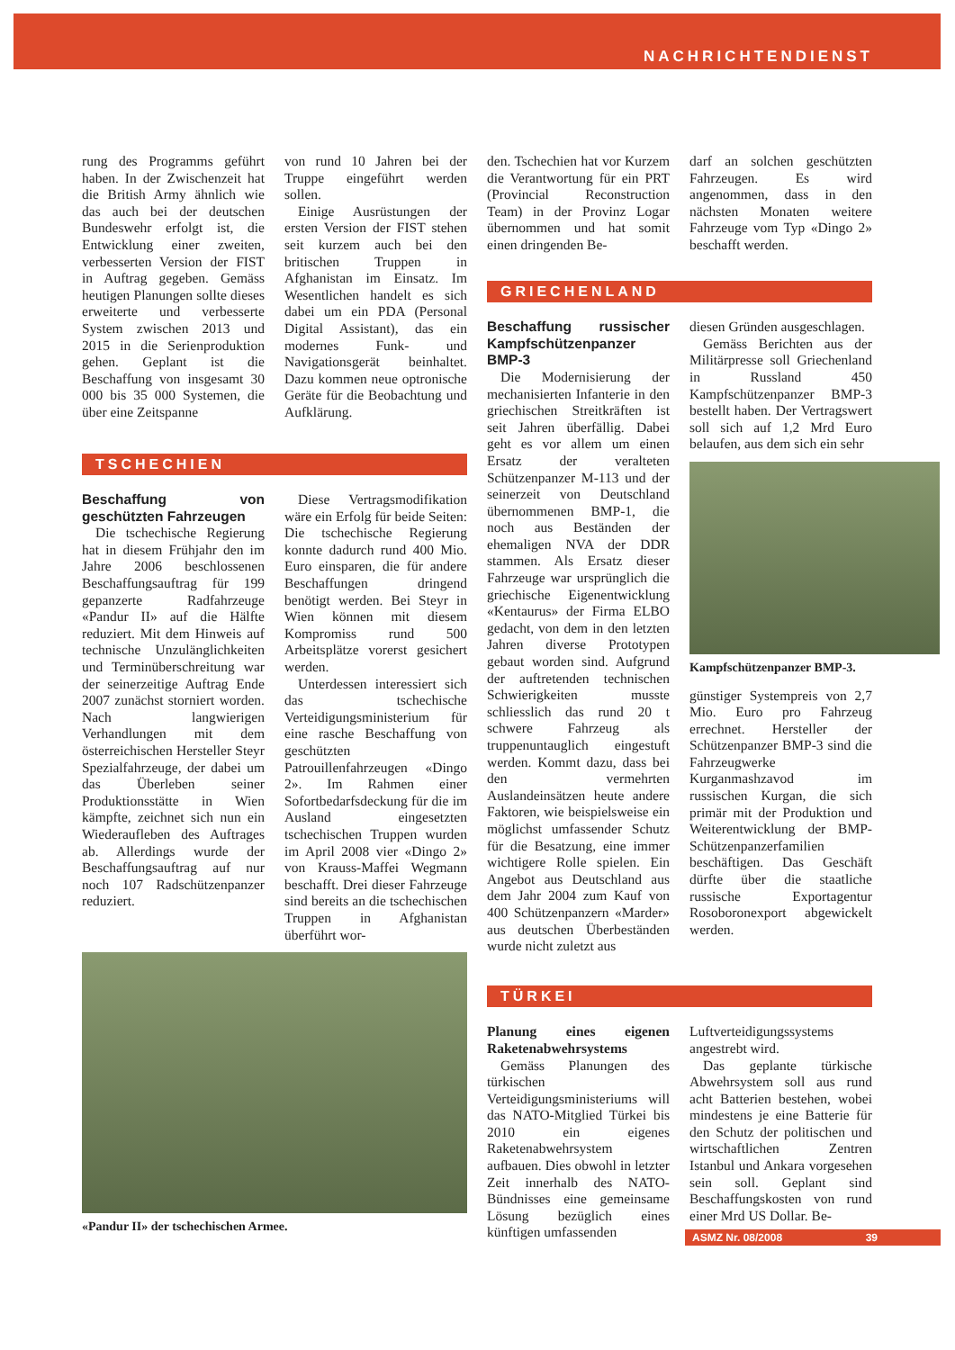NACHRICHTENDIENST
rung des Programms geführt haben. In der Zwischenzeit hat die British Army ähnlich wie das auch bei der deutschen Bundeswehr erfolgt ist, die Entwicklung einer zweiten, verbesserten Version der FIST in Auftrag gegeben. Gemäss heutigen Planungen sollte dieses erweiterte und verbesserte System zwischen 2013 und 2015 in die Serienproduktion gehen. Geplant ist die Beschaffung von insgesamt 30 000 bis 35 000 Systemen, die über eine Zeitspanne
von rund 10 Jahren bei der Truppe eingeführt werden sollen.
Einige Ausrüstungen der ersten Version der FIST stehen seit kurzem auch bei den britischen Truppen in Afghanistan im Einsatz. Im Wesentlichen handelt es sich dabei um ein PDA (Personal Digital Assistant), das ein modernes Funk- und Navigationsgerät beinhaltet. Dazu kommen neue optronische Geräte für die Beobachtung und Aufklärung.
TSCHECHIEN
Beschaffung von geschützten Fahrzeugen
Die tschechische Regierung hat in diesem Frühjahr den im Jahre 2006 beschlossenen Beschaffungsauftrag für 199 gepanzerte Radfahrzeuge «Pandur II» auf die Hälfte reduziert. Mit dem Hinweis auf technische Unzulänglichkeiten und Terminüberschreitung war der seinerzeitige Auftrag Ende 2007 zunächst storniert worden. Nach langwierigen Verhandlungen mit dem österreichischen Hersteller Steyr Spezialfahrzeuge, der dabei um das Überleben seiner Produktionsstätte in Wien kämpfte, zeichnet sich nun ein Wiederaufleben des Auftrages ab. Allerdings wurde der Beschaffungsauftrag auf nur noch 107 Radschützenpanzer reduziert.
Diese Vertragsmodifikation wäre ein Erfolg für beide Seiten: Die tschechische Regierung konnte dadurch rund 400 Mio. Euro einsparen, die für andere Beschaffungen dringend benötigt werden. Bei Steyr in Wien können mit diesem Kompromiss rund 500 Arbeitsplätze vorerst gesichert werden.
Unterdessen interessiert sich das tschechische Verteidigungsministerium für eine rasche Beschaffung von geschützten Patrouillenfahrzeugen «Dingo 2». Im Rahmen einer Sofortbedarfsdeckung für die im Ausland eingesetzten tschechischen Truppen wurden im April 2008 vier «Dingo 2» von Krauss-Maffei Wegmann beschafft. Drei dieser Fahrzeuge sind bereits an die tschechischen Truppen in Afghanistan überführt wor-
«Pandur II» der tschechischen Armee.
den. Tschechien hat vor Kurzem die Verantwortung für ein PRT (Provincial Reconstruction Team) in der Provinz Logar übernommen und hat somit einen dringenden Be-
darf an solchen geschützten Fahrzeugen. Es wird angenommen, dass in den nächsten Monaten weitere Fahrzeuge vom Typ «Dingo 2» beschafft werden.
GRIECHENLAND
Beschaffung russischer Kampfschützenpanzer BMP-3
Die Modernisierung der mechanisierten Infanterie in den griechischen Streitkräften ist seit Jahren überfällig. Dabei geht es vor allem um einen Ersatz der veralteten Schützenpanzer M-113 und der seinerzeit von Deutschland übernommenen BMP-1, die noch aus Beständen der ehemaligen NVA der DDR stammen. Als Ersatz dieser Fahrzeuge war ursprünglich die griechische Eigenentwicklung «Kentaurus» der Firma ELBO gedacht, von dem in den letzten Jahren diverse Prototypen gebaut worden sind. Aufgrund der auftretenden technischen Schwierigkeiten musste schliesslich das rund 20 t schwere Fahrzeug als truppenuntauglich eingestuft werden. Kommt dazu, dass bei den vermehrten Auslandeinsätzen heute andere Faktoren, wie beispielsweise ein möglichst umfassender Schutz für die Besatzung, eine immer wichtigere Rolle spielen. Ein Angebot aus Deutschland aus dem Jahr 2004 zum Kauf von 400 Schützenpanzern «Marder» aus deutschen Überbeständen wurde nicht zuletzt aus
diesen Gründen ausgeschlagen.
Gemäss Berichten aus der Militärpresse soll Griechenland in Russland 450 Kampfschützenpanzer BMP-3 bestellt haben. Der Vertragswert soll sich auf 1,2 Mrd Euro belaufen, aus dem sich ein sehr
Kampfschützenpanzer BMP-3.
günstiger Systempreis von 2,7 Mio. Euro pro Fahrzeug errechnet. Hersteller der Schützenpanzer BMP-3 sind die Fahrzeugwerke Kurganmashzavod im russischen Kurgan, die sich primär mit der Produktion und Weiterentwicklung der BMP-Schützenpanzerfamilien beschäftigen. Das Geschäft dürfte über die staatliche russische Exportagentur Rosoboronexport abgewickelt werden.
TÜRKEI
Planung eines eigenen Raketenabwehrsystems
Gemäss Planungen des türkischen Verteidigungsministeriums will das NATO-Mitglied Türkei bis 2010 ein eigenes Raketenabwehrsystem aufbauen. Dies obwohl in letzter Zeit innerhalb des NATO-Bündnisses eine gemeinsame Lösung bezüglich eines künftigen umfassenden
Luftverteidigungssystems angestrebt wird.
Das geplante türkische Abwehrsystem soll aus rund acht Batterien bestehen, wobei mindestens je eine Batterie für den Schutz der politischen und wirtschaftlichen Zentren Istanbul und Ankara vorgesehen sein soll. Geplant sind Beschaffungskosten von rund einer Mrd US Dollar. Be-
ASMZ Nr. 08/2008 39